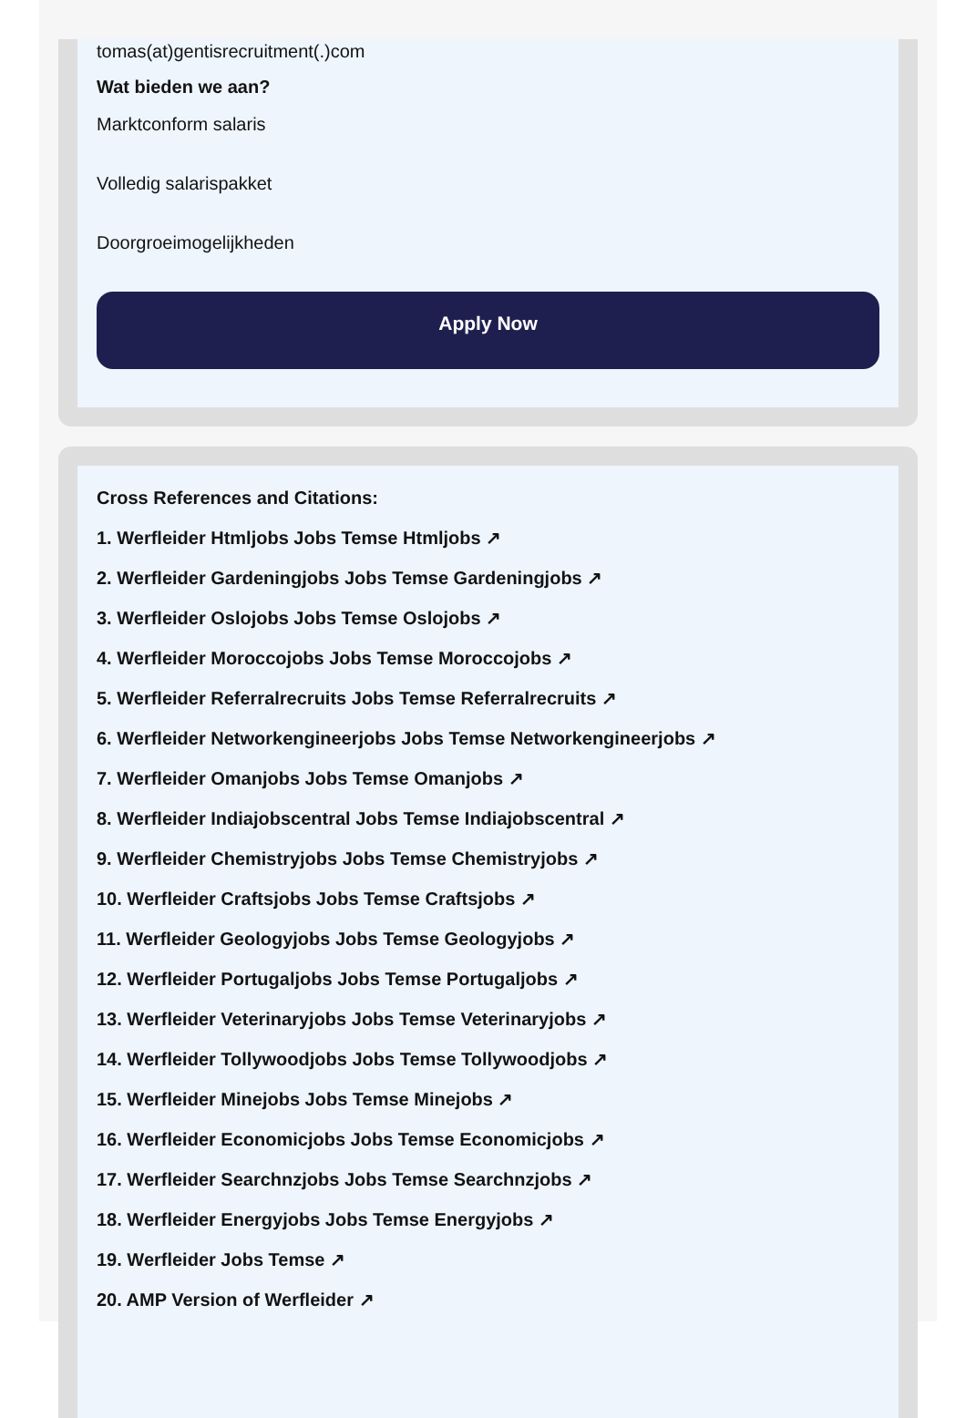tomas(at)gentisrecruitment(.)com
Wat bieden we aan?
Marktconform salaris
Volledig salarispakket
Doorgroeimogelijkheden
Apply Now
Cross References and Citations:
1. Werfleider Htmljobs Jobs Temse Htmljobs ↗
2. Werfleider Gardeningjobs Jobs Temse Gardeningjobs ↗
3. Werfleider Oslojobs Jobs Temse Oslojobs ↗
4. Werfleider Moroccojobs Jobs Temse Moroccojobs ↗
5. Werfleider Referralrecruits Jobs Temse Referralrecruits ↗
6. Werfleider Networkengineerjobs Jobs Temse Networkengineerjobs ↗
7. Werfleider Omanjobs Jobs Temse Omanjobs ↗
8. Werfleider Indiajobscentral Jobs Temse Indiajobscentral ↗
9. Werfleider Chemistryjobs Jobs Temse Chemistryjobs ↗
10. Werfleider Craftsjobs Jobs Temse Craftsjobs ↗
11. Werfleider Geologyjobs Jobs Temse Geologyjobs ↗
12. Werfleider Portugaljobs Jobs Temse Portugaljobs ↗
13. Werfleider Veterinaryjobs Jobs Temse Veterinaryjobs ↗
14. Werfleider Tollywoodjobs Jobs Temse Tollywoodjobs ↗
15. Werfleider Minejobs Jobs Temse Minejobs ↗
16. Werfleider Economicjobs Jobs Temse Economicjobs ↗
17. Werfleider Searchnzjobs Jobs Temse Searchnzjobs ↗
18. Werfleider Energyjobs Jobs Temse Energyjobs ↗
19. Werfleider Jobs Temse ↗
20. AMP Version of Werfleider ↗